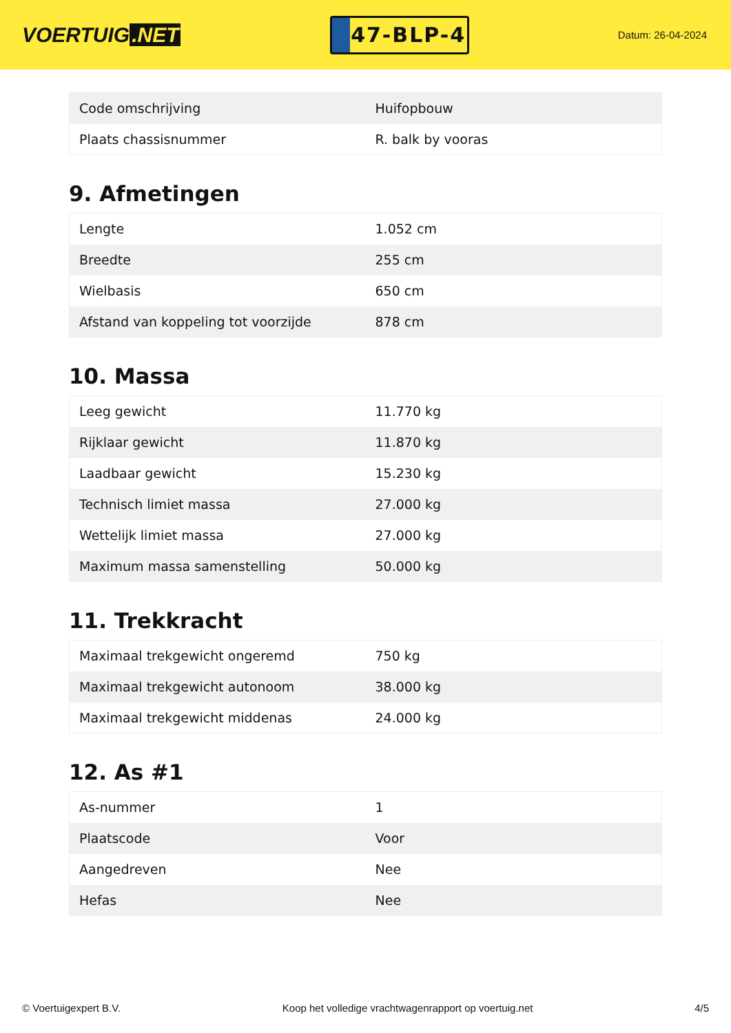VOERTUIG.NET
47-BLP-4
Datum: 26-04-2024
| Code omschrijving | Huifopbouw |
| Plaats chassisnummer | R. balk by vooras |
9. Afmetingen
| Lengte | 1.052 cm |
| Breedte | 255 cm |
| Wielbasis | 650 cm |
| Afstand van koppeling tot voorzijde | 878 cm |
10. Massa
| Leeg gewicht | 11.770 kg |
| Rijklaar gewicht | 11.870 kg |
| Laadbaar gewicht | 15.230 kg |
| Technisch limiet massa | 27.000 kg |
| Wettelijk limiet massa | 27.000 kg |
| Maximum massa samenstelling | 50.000 kg |
11. Trekkracht
| Maximaal trekgewicht ongeremd | 750 kg |
| Maximaal trekgewicht autonoom | 38.000 kg |
| Maximaal trekgewicht middenas | 24.000 kg |
12. As #1
| As-nummer | 1 |
| Plaatscode | Voor |
| Aangedreven | Nee |
| Hefas | Nee |
© Voertuigexpert B.V. Koop het volledige vrachtwagenrapport op voertuig.net 4/5